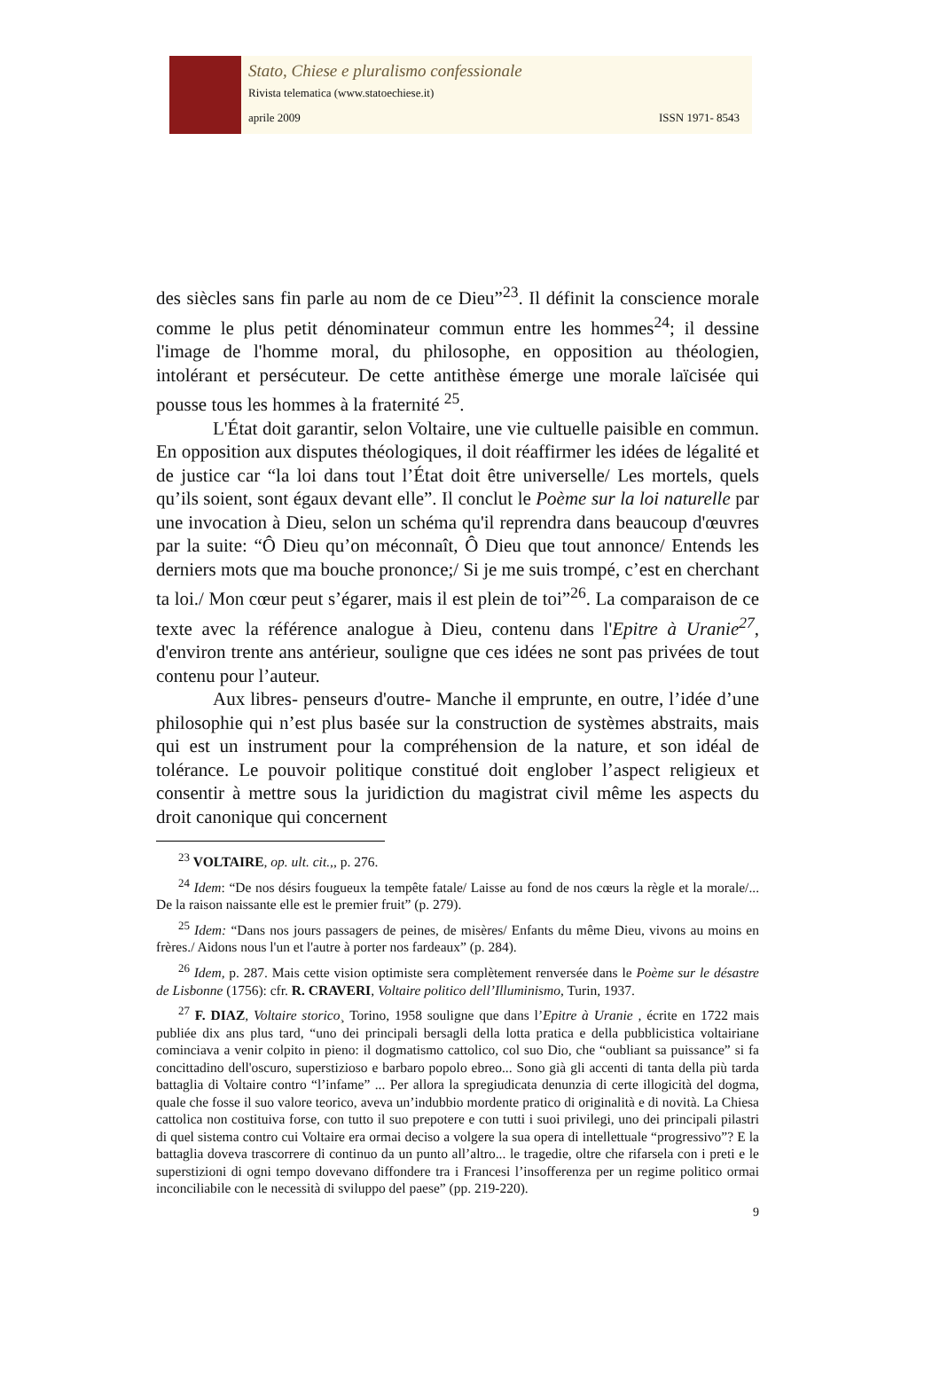Stato, Chiese e pluralismo confessionale
Rivista telematica (www.statoechiese.it)
aprile 2009 ISSN 1971- 8543
des siècles sans fin parle au nom de ce Dieu”<sup>23</sup>. Il définit la conscience morale comme le plus petit dénominateur commun entre les hommes<sup>24</sup>; il dessine l'image de l'homme moral, du philosophe, en opposition au théologien, intolérant et persécuteur. De cette antithèse émerge une morale laïcisée qui pousse tous les hommes à la fraternité <sup>25</sup>.
L'État doit garantir, selon Voltaire, une vie cultuelle paisible en commun. En opposition aux disputes théologiques, il doit réaffirmer les idées de légalité et de justice car “la loi dans tout l’État doit être universelle/ Les mortels, quels qu’ils soient, sont égaux devant elle”. Il conclut le Poème sur la loi naturelle par une invocation à Dieu, selon un schéma qu'il reprendra dans beaucoup d'œuvres par la suite: “Ô Dieu qu’on méconnaît, Ô Dieu que tout annonce/ Entends les derniers mots que ma bouche prononce;/ Si je me suis trompé, c’est en cherchant ta loi./ Mon cœur peut s’égarer, mais il est plein de toi”<sup>26</sup>. La comparaison de ce texte avec la référence analogue à Dieu, contenu dans l'Epitre à Uranie<sup>27</sup>, d'environ trente ans antérieur, souligne que ces idées ne sont pas privées de tout contenu pour l’auteur.
Aux libres- penseurs d'outre- Manche il emprunte, en outre, l’idée d’une philosophie qui n’est plus basée sur la construction de systèmes abstraits, mais qui est un instrument pour la compréhension de la nature, et son idéal de tolérance. Le pouvoir politique constitué doit englober l’aspect religieux et consentir à mettre sous la juridiction du magistrat civil même les aspects du droit canonique qui concernent
<sup>23</sup> VOLTAIRE, op. ult. cit.,, p. 276.
<sup>24</sup> Idem: “De nos désirs fougueux la tempête fatale/ Laisse au fond de nos cœurs la règle et la morale/... De la raison naissante elle est le premier fruit” (p. 279).
<sup>25</sup> Idem: “Dans nos jours passagers de peines, de misères/ Enfants du même Dieu, vivons au moins en frères./ Aidons nous l'un et l'autre à porter nos fardeaux” (p. 284).
<sup>26</sup> Idem, p. 287. Mais cette vision optimiste sera complètement renversée dans le Poème sur le désastre de Lisbonne (1756): cfr. R. CRAVERI, Voltaire politico dell’Illuminismo, Turin, 1937.
<sup>27</sup> F. DIAZ, Voltaire storico¸ Torino, 1958 souligne que dans l’Epitre à Uranie , écrite en 1722 mais publiée dix ans plus tard, “uno dei principali bersagli della lotta pratica e della pubblicistica voltairiane cominciava a venir colpito in pieno: il dogmatismo cattolico, col suo Dio, che “oubliant sa puissance” si fa concittadino dell'oscuro, superstizioso e barbaro popolo ebreo... Sono già gli accenti di tanta della più tarda battaglia di Voltaire contro “l’infame” ... Per allora la spregiudicata denunzia di certe illogicità del dogma, quale che fosse il suo valore teorico, aveva un’indubbio mordente pratico di originalità e di novità. La Chiesa cattolica non costituiva forse, con tutto il suo prepotere e con tutti i suoi privilegi, uno dei principali pilastri di quel sistema contro cui Voltaire era ormai deciso a volgere la sua opera di intellettuale “progressivo”? E la battaglia doveva trascorrere di continuo da un punto all’altro... le tragedie, oltre che rifarsela con i preti e le superstizioni di ogni tempo dovevano diffondere tra i Francesi l’insofferenza per un regime politico ormai inconciliabile con le necessità di sviluppo del paese” (pp. 219-220).
9